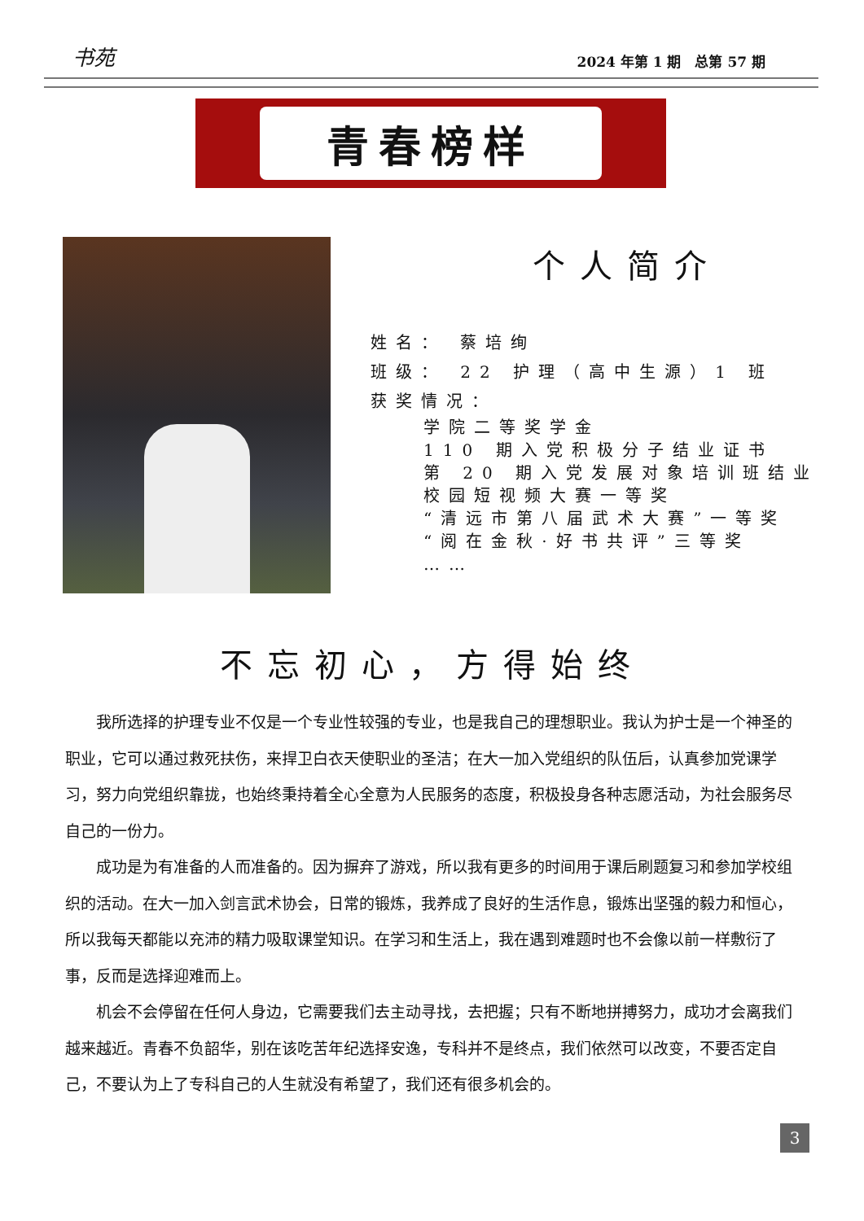书苑 2024 年第 1 期　总第 57 期
青春榜样
个人简介
姓名： 蔡培绚
班级： 22 护理（高中生源）1 班
获奖情况：
学院二等奖学金
110 期入党积极分子结业证书
第 20 期入党发展对象培训班结业
校园短视频大赛一等奖
“清远市第八届武术大赛”一等奖
“阅在金秋·好书共评”三等奖
……
不忘初心，方得始终
我所选择的护理专业不仅是一个专业性较强的专业，也是我自己的理想职业。我认为护士是一个神圣的职业，它可以通过救死扶伤，来捍卫白衣天使职业的圣洁；在大一加入党组织的队伍后，认真参加党课学习，努力向党组织靠拢，也始终秉持着全心全意为人民服务的态度，积极投身各种志愿活动，为社会服务尽自己的一份力。
成功是为有准备的人而准备的。因为摒弃了游戏，所以我有更多的时间用于课后刷题复习和参加学校组织的活动。在大一加入剑言武术协会，日常的锻炼，我养成了良好的生活作息，锻炼出坚强的毅力和恒心，所以我每天都能以充沛的精力吸取课堂知识。在学习和生活上，我在遇到难题时也不会像以前一样敷衍了事，反而是选择迎难而上。
机会不会停留在任何人身边，它需要我们去主动寻找，去把握；只有不断地拼搏努力，成功才会离我们越来越近。青春不负韶华，别在该吃苦年纪选择安逸，专科并不是终点，我们依然可以改变，不要否定自己，不要认为上了专科自己的人生就没有希望了，我们还有很多机会的。
3